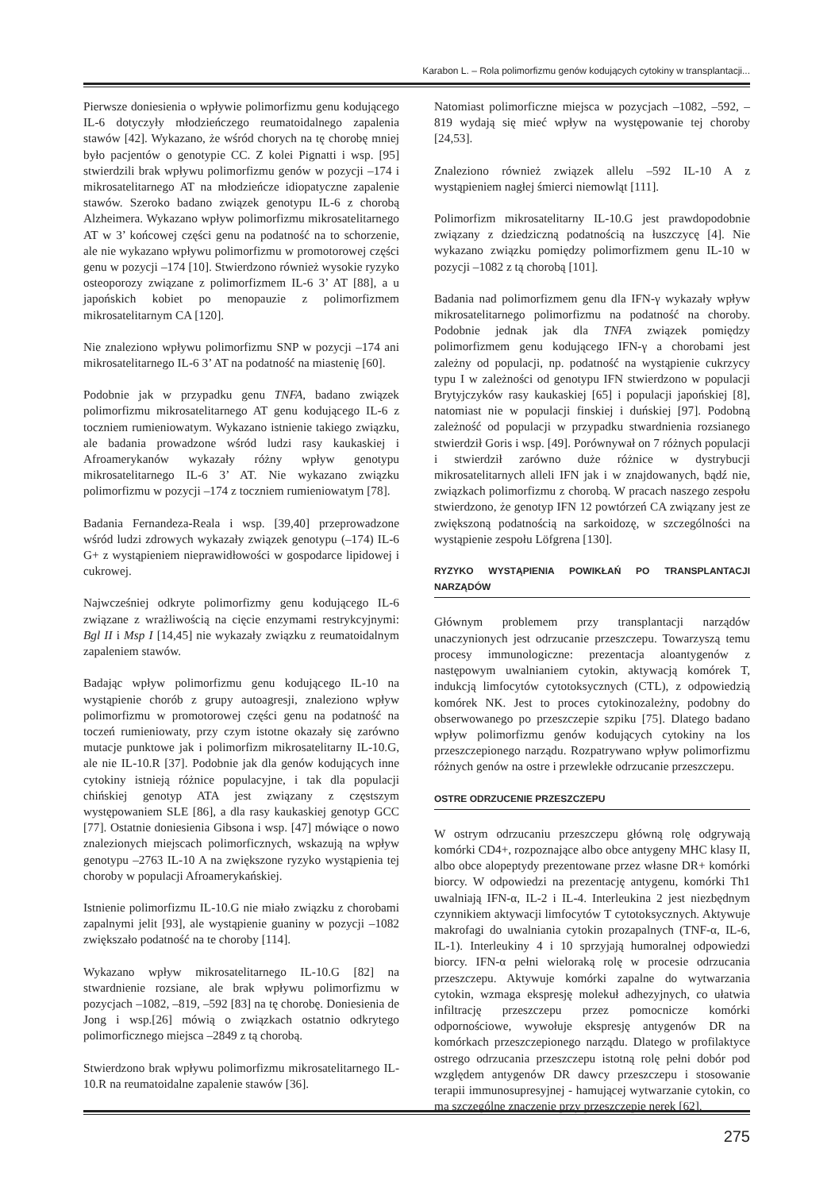Karabon L. – Rola polimorfizmu genów kodujących cytokiny w transplantacji...
Pierwsze doniesienia o wpływie polimorfizmu genu kodującego IL-6 dotyczyły młodzieńczego reumatoidalnego zapalenia stawów [42]. Wykazano, że wśród chorych na tę chorobę mniej było pacjentów o genotypie CC. Z kolei Pignatti i wsp. [95] stwierdzili brak wpływu polimorfizmu genów w pozycji –174 i mikrosatelitarnego AT na młodzieńcze idiopatyczne zapalenie stawów. Szeroko badano związek genotypu IL-6 z chorobą Alzheimera. Wykazano wpływ polimorfizmu mikrosatelitarnego AT w 3’ końcowej części genu na podatność na to schorzenie, ale nie wykazano wpływu polimorfizmu w promotorowej części genu w pozycji –174 [10]. Stwierdzono również wysokie ryzyko osteoporozy związane z polimorfizmem IL-6 3’ AT [88], a u japońskich kobiet po menopauzie z polimorfizmem mikrosatelitarnym CA [120].
Nie znaleziono wpływu polimorfizmu SNP w pozycji –174 ani mikrosatelitarnego IL-6 3’ AT na podatność na miastenię [60].
Podobnie jak w przypadku genu TNFA, badano związek polimorfizmu mikrosatelitarnego AT genu kodującego IL-6 z toczniem rumieniowatym. Wykazano istnienie takiego związku, ale badania prowadzone wśród ludzi rasy kaukaskiej i Afroamerykanów wykazały różny wpływ genotypu mikrosatelitarnego IL-6 3’ AT. Nie wykazano związku polimorfizmu w pozycji –174 z toczniem rumieniowatym [78].
Badania Fernandeza-Reala i wsp. [39,40] przeprowadzone wśród ludzi zdrowych wykazały związek genotypu (–174) IL-6 G+ z wystąpieniem nieprawidłowości w gospodarce lipidowej i cukrowej.
Najwcześniej odkryte polimorfizmy genu kodującego IL-6 związane z wrażliwością na cięcie enzymami restrykcyjnymi: Bgl II i Msp I [14,45] nie wykazały związku z reumatoidalnym zapaleniem stawów.
Badając wpływ polimorfizmu genu kodującego IL-10 na wystąpienie chorób z grupy autoagresji, znaleziono wpływ polimorfizmu w promotorowej części genu na podatność na toczeń rumieniowaty, przy czym istotne okazały się zarówno mutacje punktowe jak i polimorfizm mikrosatelitarny IL-10.G, ale nie IL-10.R [37]. Podobnie jak dla genów kodujących inne cytokiny istnieją różnice populacyjne, i tak dla populacji chińskiej genotyp ATA jest związany z częstszym występowaniem SLE [86], a dla rasy kaukaskiej genotyp GCC [77]. Ostatnie doniesienia Gibsona i wsp. [47] mówiące o nowo znalezionych miejscach polimorficznych, wskazują na wpływ genotypu –2763 IL-10 A na zwiększone ryzyko wystąpienia tej choroby w populacji Afroamerykańskiej.
Istnienie polimorfizmu IL-10.G nie miało związku z chorobami zapalnymi jelit [93], ale wystąpienie guaniny w pozycji –1082 zwiększało podatność na te choroby [114].
Wykazano wpływ mikrosatelitarnego IL-10.G [82] na stwardnienie rozsiane, ale brak wpływu polimorfizmu w pozycjach –1082, –819, –592 [83] na tę chorobę. Doniesienia de Jong i wsp.[26] mówią o związkach ostatnio odkrytego polimorficznego miejsca –2849 z tą chorobą.
Stwierdzono brak wpływu polimorfizmu mikrosatelitarnego IL-10.R na reumatoidalne zapalenie stawów [36].
Natomiast polimorficzne miejsca w pozycjach –1082, –592, –819 wydają się mieć wpływ na występowanie tej choroby [24,53].
Znaleziono również związek allelu –592 IL-10 A z wystąpieniem nagłej śmierci niemowląt [111].
Polimorfizm mikrosatelitarny IL-10.G jest prawdopodobnie związany z dziedziczną podatnością na łuszczycę [4]. Nie wykazano związku pomiędzy polimorfizmem genu IL-10 w pozycji –1082 z tą chorobą [101].
Badania nad polimorfizmem genu dla IFN-γ wykazały wpływ mikrosatelitarnego polimorfizmu na podatność na choroby. Podobnie jednak jak dla TNFA związek pomiędzy polimorfizmem genu kodującego IFN-γ a chorobami jest zależny od populacji, np. podatność na wystąpienie cukrzycy typu I w zależności od genotypu IFN stwierdzono w populacji Brytyjczyków rasy kaukaskiej [65] i populacji japońskiej [8], natomiast nie w populacji finskiej i duńskiej [97]. Podobną zależność od populacji w przypadku stwardnienia rozsianego stwierdził Goris i wsp. [49]. Porównywał on 7 różnych populacji i stwierdził zarówno duże różnice w dystrybucji mikrosatelitarnych alleli IFN jak i w znajdowanych, bądź nie, związkach polimorfizmu z chorobą. W pracach naszego zespołu stwierdzono, że genotyp IFN 12 powtórzeń CA związany jest ze zwiększoną podatnością na sarkoidozę, w szczególności na wystąpienie zespołu Löfgrena [130].
RYZYKO WYSTĄPIENIA POWIKŁAŃ PO TRANSPLANTACJI NARZĄDÓW
Głównym problemem przy transplantacji narządów unaczynionych jest odrzucanie przeszczepu. Towarzyszą temu procesy immunologiczne: prezentacja aloantygenów z następowym uwalnianiem cytokin, aktywacją komórek T, indukcją limfocytów cytotoksycznych (CTL), z odpowiedzią komórek NK. Jest to proces cytokinozależny, podobny do obserwowanego po przeszczepie szpiku [75]. Dlatego badano wpływ polimorfizmu genów kodujących cytokiny na los przeszczepionego narządu. Rozpatrywano wpływ polimorfizmu różnych genów na ostre i przewlekłe odrzucanie przeszczepu.
OSTRE ODRZUCENIE PRZESZCZEPU
W ostrym odrzucaniu przeszczepu główną rolę odgrywają komórki CD4+, rozpoznające albo obce antygeny MHC klasy II, albo obce alopeptydy prezentowane przez własne DR+ komórki biorcy. W odpowiedzi na prezentację antygenu, komórki Th1 uwalniają IFN-α, IL-2 i IL-4. Interleukina 2 jest niezbędnym czynnikiem aktywacji limfocytów T cytotoksycznych. Aktywuje makrofagi do uwalniania cytokin prozapalnych (TNF-α, IL-6, IL-1). Interleukiny 4 i 10 sprzyjają humoralnej odpowiedzi biorcy. IFN-α pełni wieloraką rolę w procesie odrzucania przeszczepu. Aktywuje komórki zapalne do wytwarzania cytokin, wzmaga ekspresję molekuł adhezyjnych, co ułatwia infiltrację przeszczepu przez pomocnicze komórki odpornościowe, wywołuje ekspresję antygenów DR na komórkach przeszczepionego narządu. Dlatego w profilaktyce ostrego odrzucania przeszczepu istotną rolę pełni dobór pod względem antygenów DR dawcy przeszczepu i stosowanie terapii immunosupresyjnej - hamującej wytwarzanie cytokin, co ma szczególne znaczenie przy przeszczepie nerek [62].
275